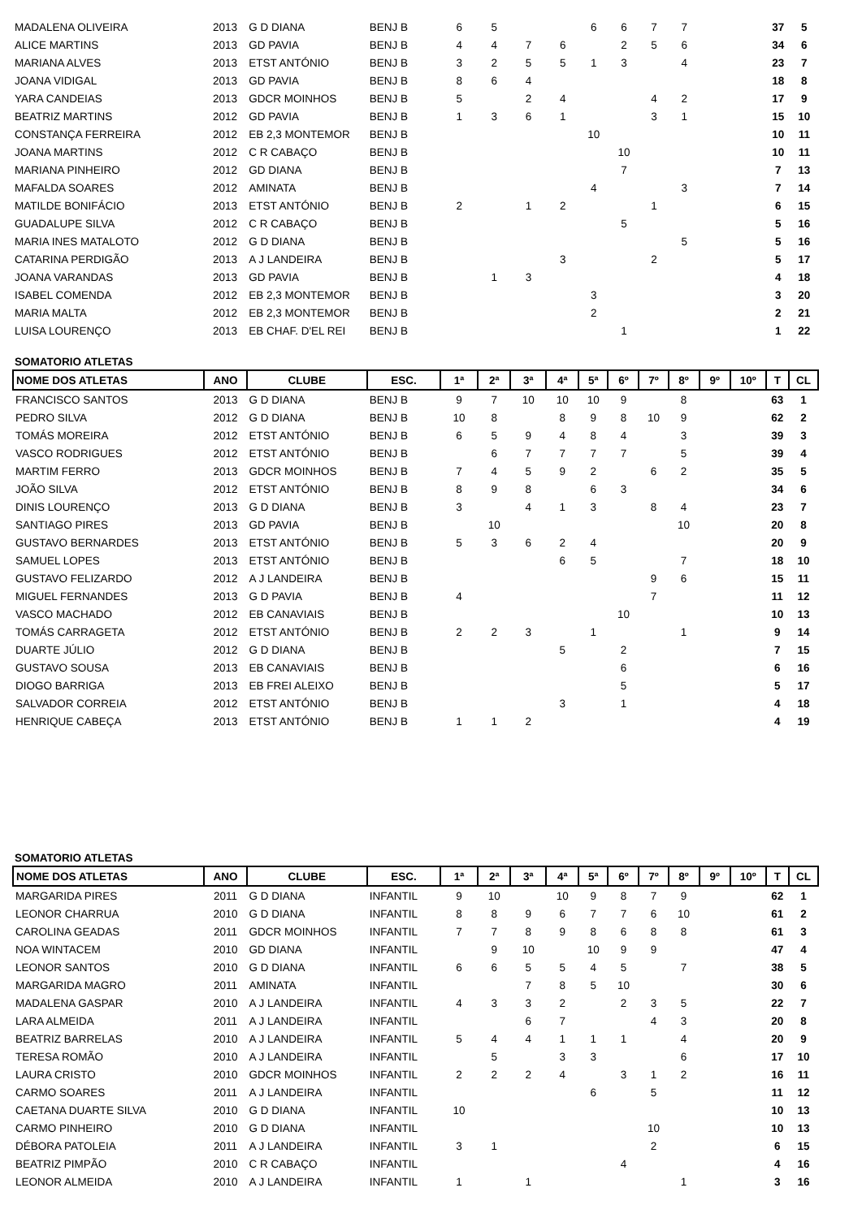| MADALENA OLIVEIRA | 2013 | G D DIANA | BENJ B | 6 | 5 | | | 6 | 6 | 7 | 7 | | | 37 | 5 |
| ALICE MARTINS | 2013 | GD PAVIA | BENJ B | 4 | 4 | 7 | 6 | | 2 | 5 | 6 | | | 34 | 6 |
| MARIANA ALVES | 2013 | ETST ANTÓNIO | BENJ B | 3 | 2 | 5 | 5 | 1 | 3 | | 4 | | | 23 | 7 |
| JOANA VIDIGAL | 2013 | GD PAVIA | BENJ B | 8 | 6 | 4 | | | | | | | | 18 | 8 |
| YARA CANDEIAS | 2013 | GDCR MOINHOS | BENJ B | 5 | | 2 | 4 | | | 4 | 2 | | | 17 | 9 |
| BEATRIZ MARTINS | 2012 | GD PAVIA | BENJ B | 1 | 3 | 6 | 1 | | | 3 | 1 | | | 15 | 10 |
| CONSTANÇA FERREIRA | 2012 | EB 2,3 MONTEMOR | BENJ B | | | | | 10 | | | | | | 10 | 11 |
| JOANA MARTINS | 2012 | C R CABAÇO | BENJ B | | | | | | 10 | | | | | 10 | 11 |
| MARIANA PINHEIRO | 2012 | GD DIANA | BENJ B | | | | | | 7 | | | | | 7 | 13 |
| MAFALDA SOARES | 2012 | AMINATA | BENJ B | | | | | 4 | | | 3 | | | 7 | 14 |
| MATILDE BONIFÁCIO | 2013 | ETST ANTÓNIO | BENJ B | 2 | | 1 | 2 | | | 1 | | | | 6 | 15 |
| GUADALUPE SILVA | 2012 | C R CABAÇO | BENJ B | | | | | | 5 | | | | | 5 | 16 |
| MARIA INES MATALOTO | 2012 | G D DIANA | BENJ B | | | | | | | | 5 | | | 5 | 16 |
| CATARINA PERDIGÃO | 2013 | A J LANDEIRA | BENJ B | | | | 3 | | | 2 | | | | 5 | 17 |
| JOANA VARANDAS | 2013 | GD PAVIA | BENJ B | | 1 | 3 | | | | | | | | 4 | 18 |
| ISABEL COMENDA | 2012 | EB 2,3 MONTEMOR | BENJ B | | | | | 3 | | | | | | 3 | 20 |
| MARIA MALTA | 2012 | EB 2,3 MONTEMOR | BENJ B | | | | | 2 | | | | | | 2 | 21 |
| LUISA LOURENÇO | 2013 | EB CHAF. D'EL REI | BENJ B | | | | | | 1 | | | | | 1 | 22 |
SOMATORIO ATLETAS
| NOME DOS ATLETAS | ANO | CLUBE | ESC. | 1ª | 2ª | 3ª | 4ª | 5ª | 6º | 7º | 8º | 9º | 10º | T | CL |
| --- | --- | --- | --- | --- | --- | --- | --- | --- | --- | --- | --- | --- | --- | --- | --- |
| FRANCISCO SANTOS | 2013 | G D DIANA | BENJ B | 9 | 7 | 10 | 10 | 10 | 9 | | 8 | | | 63 | 1 |
| PEDRO SILVA | 2012 | G D DIANA | BENJ B | 10 | 8 | | 8 | 9 | 8 | 10 | 9 | | | 62 | 2 |
| TOMÁS MOREIRA | 2012 | ETST ANTÓNIO | BENJ B | 6 | 5 | 9 | 4 | 8 | 4 | | 3 | | | 39 | 3 |
| VASCO RODRIGUES | 2012 | ETST ANTÓNIO | BENJ B | | 6 | 7 | 7 | 7 | 7 | | 5 | | | 39 | 4 |
| MARTIM FERRO | 2013 | GDCR MOINHOS | BENJ B | 7 | 4 | 5 | 9 | 2 | | 6 | 2 | | | 35 | 5 |
| JOÃO SILVA | 2012 | ETST ANTÓNIO | BENJ B | 8 | 9 | 8 | | 6 | 3 | | | | | 34 | 6 |
| DINIS LOURENÇO | 2013 | G D DIANA | BENJ B | 3 | | 4 | 1 | 3 | | 8 | 4 | | | 23 | 7 |
| SANTIAGO PIRES | 2013 | GD PAVIA | BENJ B | | 10 | | | | | | 10 | | | 20 | 8 |
| GUSTAVO BERNARDES | 2013 | ETST ANTÓNIO | BENJ B | 5 | 3 | 6 | 2 | 4 | | | | | | 20 | 9 |
| SAMUEL LOPES | 2013 | ETST ANTÓNIO | BENJ B | | | | 6 | 5 | | | 7 | | | 18 | 10 |
| GUSTAVO FELIZARDO | 2012 | A J LANDEIRA | BENJ B | | | | | | | 9 | 6 | | | 15 | 11 |
| MIGUEL FERNANDES | 2013 | G D PAVIA | BENJ B | 4 | | | | | | 7 | | | | 11 | 12 |
| VASCO MACHADO | 2012 | EB CANAVIAIS | BENJ B | | | | | | 10 | | | | | 10 | 13 |
| TOMÁS CARRAGETA | 2012 | ETST ANTÓNIO | BENJ B | 2 | 2 | 3 | | 1 | | | 1 | | | 9 | 14 |
| DUARTE JÚLIO | 2012 | G D DIANA | BENJ B | | | | 5 | | 2 | | | | | 7 | 15 |
| GUSTAVO SOUSA | 2013 | EB CANAVIAIS | BENJ B | | | | | | 6 | | | | | 6 | 16 |
| DIOGO BARRIGA | 2013 | EB FREI ALEIXO | BENJ B | | | | | | 5 | | | | | 5 | 17 |
| SALVADOR CORREIA | 2012 | ETST ANTÓNIO | BENJ B | | | | 3 | | 1 | | | | | 4 | 18 |
| HENRIQUE CABEÇA | 2013 | ETST ANTÓNIO | BENJ B | 1 | 1 | 2 | | | | | | | | 4 | 19 |
SOMATORIO ATLETAS
| NOME DOS ATLETAS | ANO | CLUBE | ESC. | 1ª | 2ª | 3ª | 4ª | 5ª | 6º | 7º | 8º | 9º | 10º | T | CL |
| --- | --- | --- | --- | --- | --- | --- | --- | --- | --- | --- | --- | --- | --- | --- | --- |
| MARGARIDA PIRES | 2011 | G D DIANA | INFANTIL | 9 | 10 | | 10 | 9 | 8 | 7 | 9 | | | 62 | 1 |
| LEONOR CHARRUA | 2010 | G D DIANA | INFANTIL | 8 | 8 | 9 | 6 | 7 | 7 | 6 | 10 | | | 61 | 2 |
| CAROLINA GEADAS | 2011 | GDCR MOINHOS | INFANTIL | 7 | 7 | 8 | 9 | 8 | 6 | 8 | 8 | | | 61 | 3 |
| NOA WINTACEM | 2010 | GD DIANA | INFANTIL | | 9 | 10 | | 10 | 9 | 9 | | | | 47 | 4 |
| LEONOR SANTOS | 2010 | G D DIANA | INFANTIL | 6 | 6 | 5 | 5 | 4 | 5 | | 7 | | | 38 | 5 |
| MARGARIDA MAGRO | 2011 | AMINATA | INFANTIL | | | 7 | 8 | 5 | 10 | | | | | 30 | 6 |
| MADALENA GASPAR | 2010 | A J LANDEIRA | INFANTIL | 4 | 3 | 3 | 2 | | 2 | 3 | 5 | | | 22 | 7 |
| LARA ALMEIDA | 2011 | A J LANDEIRA | INFANTIL | | | 6 | 7 | | | 4 | 3 | | | 20 | 8 |
| BEATRIZ BARRELAS | 2010 | A J LANDEIRA | INFANTIL | 5 | 4 | 4 | 1 | 1 | 1 | | 4 | | | 20 | 9 |
| TERESA ROMÃO | 2010 | A J LANDEIRA | INFANTIL | | 5 | | 3 | 3 | | | 6 | | | 17 | 10 |
| LAURA CRISTO | 2010 | GDCR MOINHOS | INFANTIL | 2 | 2 | 2 | 4 | | 3 | 1 | 2 | | | 16 | 11 |
| CARMO SOARES | 2011 | A J LANDEIRA | INFANTIL | | | | | 6 | | 5 | | | | 11 | 12 |
| CAETANA DUARTE SILVA | 2010 | G D DIANA | INFANTIL | 10 | | | | | | | | | | 10 | 13 |
| CARMO PINHEIRO | 2010 | G D DIANA | INFANTIL | | | | | | | 10 | | | | 10 | 13 |
| DÉBORA PATOLEIA | 2011 | A J LANDEIRA | INFANTIL | 3 | 1 | | | | | 2 | | | | 6 | 15 |
| BEATRIZ PIMPÃO | 2010 | C R CABAÇO | INFANTIL | | | | | | 4 | | | | | 4 | 16 |
| LEONOR ALMEIDA | 2010 | A J LANDEIRA | INFANTIL | 1 | | 1 | | | | | 1 | | | 3 | 16 |